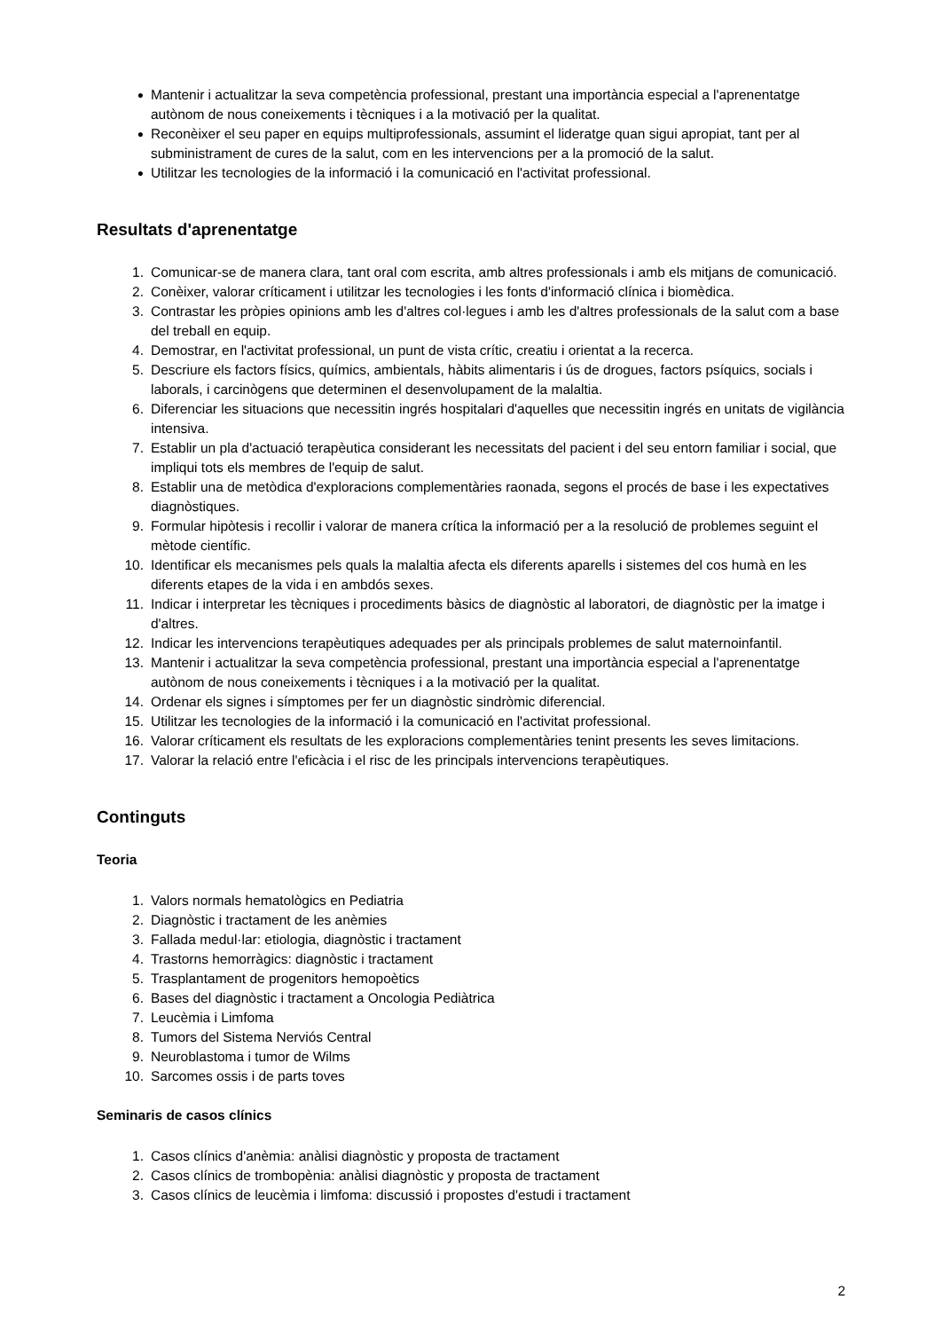● Mantenir i actualitzar la seva competència professional, prestant una importància especial a l'aprenentatge autònom de nous coneixements i tècniques i a la motivació per la qualitat.
● Reconèixer el seu paper en equips multiprofessionals, assumint el lideratge quan sigui apropiat, tant per al subministrament de cures de la salut, com en les intervencions per a la promoció de la salut.
● Utilitzar les tecnologies de la informació i la comunicació en l'activitat professional.
Resultats d'aprenentatge
1. Comunicar-se de manera clara, tant oral com escrita, amb altres professionals i amb els mitjans de comunicació.
2. Conèixer, valorar críticament i utilitzar les tecnologies i les fonts d'informació clínica i biomèdica.
3. Contrastar les pròpies opinions amb les d'altres col·legues i amb les d'altres professionals de la salut com a base del treball en equip.
4. Demostrar, en l'activitat professional, un punt de vista crític, creatiu i orientat a la recerca.
5. Descriure els factors físics, químics, ambientals, hàbits alimentaris i ús de drogues, factors psíquics, socials i laborals, i carcinògens que determinen el desenvolupament de la malaltia.
6. Diferenciar les situacions que necessitin ingrés hospitalari d'aquelles que necessitin ingrés en unitats de vigilància intensiva.
7. Establir un pla d'actuació terapèutica considerant les necessitats del pacient i del seu entorn familiar i social, que impliqui tots els membres de l'equip de salut.
8. Establir una de metòdica d'exploracions complementàries raonada, segons el procés de base i les expectatives diagnòstiques.
9. Formular hipòtesis i recollir i valorar de manera crítica la informació per a la resolució de problemes seguint el mètode científic.
10. Identificar els mecanismes pels quals la malaltia afecta els diferents aparells i sistemes del cos humà en les diferents etapes de la vida i en ambdós sexes.
11. Indicar i interpretar les tècniques i procediments bàsics de diagnòstic al laboratori, de diagnòstic per la imatge i d'altres.
12. Indicar les intervencions terapèutiques adequades per als principals problemes de salut maternoinfantil.
13. Mantenir i actualitzar la seva competència professional, prestant una importància especial a l'aprenentatge autònom de nous coneixements i tècniques i a la motivació per la qualitat.
14. Ordenar els signes i símptomes per fer un diagnòstic sindròmic diferencial.
15. Utilitzar les tecnologies de la informació i la comunicació en l'activitat professional.
16. Valorar críticament els resultats de les exploracions complementàries tenint presents les seves limitacions.
17. Valorar la relació entre l'eficàcia i el risc de les principals intervencions terapèutiques.
Continguts
Teoria
1. Valors normals hematològics en Pediatria
2. Diagnòstic i tractament de les anèmies
3. Fallada medul·lar: etiologia, diagnòstic i tractament
4. Trastorns hemorràgics: diagnòstic i tractament
5. Trasplantament de progenitors hemopoètics
6. Bases del diagnòstic i tractament a Oncologia Pediàtrica
7. Leucèmia i Limfoma
8. Tumors del Sistema Nerviós Central
9. Neuroblastoma i tumor de Wilms
10. Sarcomes ossis i de parts toves
Seminaris de casos clínics
1. Casos clínics d'anèmia: anàlisi diagnòstic y proposta de tractament
2. Casos clínics de trombopènia: anàlisi diagnòstic y proposta de tractament
3. Casos clínics de leucèmia i limfoma: discussió i propostes d'estudi i tractament
2